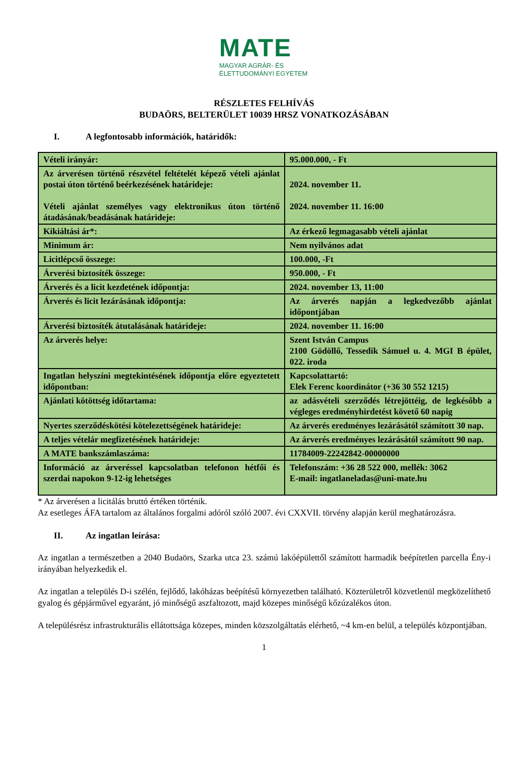MATE
MAGYAR AGRÁR- ÉS
ÉLETTUDOMÁNYI EGYETEM
RÉSZLETES FELHÍVÁS
BUDAÖRS, BELTERÜLET 10039 HRSZ VONATKOZÁSÁBAN
I. A legfontosabb információk, határidők:
| Vételi irányár: | 95.000.000, - Ft |
| Az árverésen történő részvétel feltételét képező vételi ajánlat postai úton történő beérkezésének határideje: Vételi ajánlat személyes vagy elektronikus úton történő átadásának/beadásának határideje: | 2024. november 11. 2024. november 11. 16:00 |
| Kikiáltási ár*: | Az érkező legmagasabb vételi ajánlat |
| Minimum ár: | Nem nyilvános adat |
| Licitlépcső összege: | 100.000, -Ft |
| Árverési biztosíték összege: | 950.000, - Ft |
| Árverés és a licit kezdetének időpontja: | 2024. november 13, 11:00 |
| Árverés és licit lezárásának időpontja: | Az árverés napján a legkedvezőbb ajánlat időpontjában |
| Árverési biztosíték átutalásának határideje: | 2024. november 11. 16:00 |
| Az árverés helye: | Szent István Campus 2100 Gödöllő, Tessedik Sámuel u. 4. MGI B épület, 022. iroda |
| Ingatlan helyszíni megtekintésének időpontja előre egyeztetett időpontban: | Kapcsolattartó: Elek Ferenc koordinátor (+36 30 552 1215) |
| Ajánlati kötöttség időtartama: | az adásvételi szerződés létrejöttéig, de legkésőbb a végleges eredményhirdetést követő 60 napig |
| Nyertes szerződéskötési kötelezettségének határideje: | Az árverés eredményes lezárásától számított 30 nap. |
| A teljes vételár megfizetésének határideje: | Az árverés eredményes lezárásától számított 90 nap. |
| A MATE bankszámlaszáma: | 11784009-22242842-00000000 |
| Információ az árveréssel kapcsolatban telefonon hétfői és szerdai napokon 9-12-ig lehetséges | Telefonszám: +36 28 522 000, mellék: 3062 E-mail: ingatlaneladas@uni-mate.hu |
* Az árverésen a licitálás bruttó értéken történik.
Az esetleges ÁFA tartalom az általános forgalmi adóról szóló 2007. évi CXXVII. törvény alapján kerül meghatározásra.
II. Az ingatlan leírása:
Az ingatlan a természetben a 2040 Budaörs, Szarka utca 23. számú lakóépülettől számított harmadik beépítetlen parcella Ény-i irányában helyezkedik el.
Az ingatlan a település D-i szélén, fejlődő, lakóházas beépítésű környezetben található. Közterületről közvetlenül megközelíthető gyalog és gépjárművel egyaránt, jó minőségű aszfaltozott, majd közepes minőségű kőzúzalékos úton.
A településrész infrastrukturális ellátottsága közepes, minden közszolgáltatás elérhető, ~4 km-en belül, a település központjában.
1